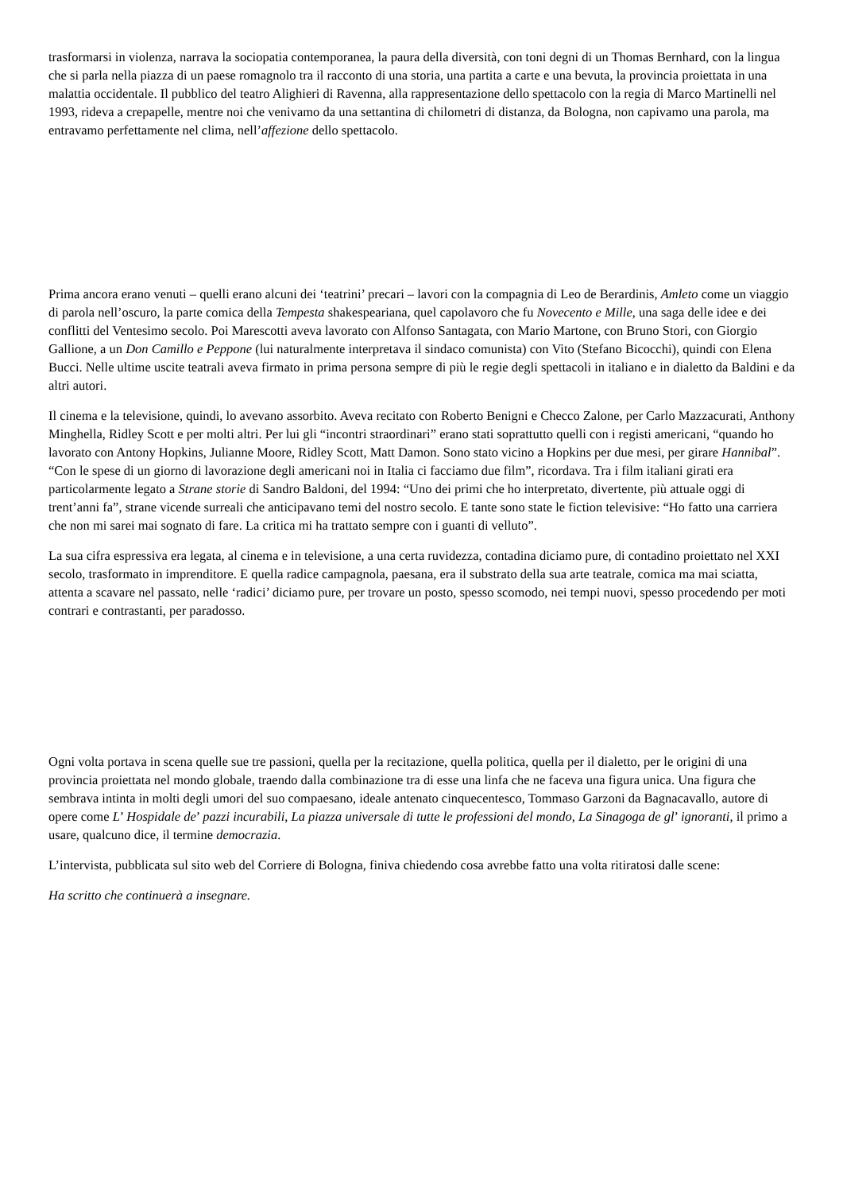trasformarsi in violenza, narrava la sociopatia contemporanea, la paura della diversità, con toni degni di un Thomas Bernhard, con la lingua che si parla nella piazza di un paese romagnolo tra il racconto di una storia, una partita a carte e una bevuta, la provincia proiettata in una malattia occidentale. Il pubblico del teatro Alighieri di Ravenna, alla rappresentazione dello spettacolo con la regia di Marco Martinelli nel 1993, rideva a crepapelle, mentre noi che venivamo da una settantina di chilometri di distanza, da Bologna, non capivamo una parola, ma entravamo perfettamente nel clima, nell’affezione dello spettacolo.
Prima ancora erano venuti – quelli erano alcuni dei ‘teatrini’ precari – lavori con la compagnia di Leo de Berardinis, Amleto come un viaggio di parola nell’oscuro, la parte comica della Tempesta shakespeariana, quel capolavoro che fu Novecento e Mille, una saga delle idee e dei conflitti del Ventesimo secolo. Poi Marescotti aveva lavorato con Alfonso Santagata, con Mario Martone, con Bruno Stori, con Giorgio Gallione, a un Don Camillo e Peppone (lui naturalmente interpretava il sindaco comunista) con Vito (Stefano Bicocchi), quindi con Elena Bucci. Nelle ultime uscite teatrali aveva firmato in prima persona sempre di più le regie degli spettacoli in italiano e in dialetto da Baldini e da altri autori.
Il cinema e la televisione, quindi, lo avevano assorbito. Aveva recitato con Roberto Benigni e Checco Zalone, per Carlo Mazzacurati, Anthony Minghella, Ridley Scott e per molti altri. Per lui gli “incontri straordinari” erano stati soprattutto quelli con i registi americani, “quando ho lavorato con Antony Hopkins, Julianne Moore, Ridley Scott, Matt Damon. Sono stato vicino a Hopkins per due mesi, per girare Hannibal”. “Con le spese di un giorno di lavorazione degli americani noi in Italia ci facciamo due film”, ricordava. Tra i film italiani girati era particolarmente legato a Strane storie di Sandro Baldoni, del 1994: “Uno dei primi che ho interpretato, divertente, più attuale oggi di trent’anni fa”, strane vicende surreali che anticipavano temi del nostro secolo. E tante sono state le fiction televisive: “Ho fatto una carriera che non mi sarei mai sognato di fare. La critica mi ha trattato sempre con i guanti di velluto”.
La sua cifra espressiva era legata, al cinema e in televisione, a una certa ruvidezza, contadina diciamo pure, di contadino proiettato nel XXI secolo, trasformato in imprenditore. E quella radice campagnola, paesana, era il substrato della sua arte teatrale, comica ma mai sciatta, attenta a scavare nel passato, nelle ‘radici’ diciamo pure, per trovare un posto, spesso scomodo, nei tempi nuovi, spesso procedendo per moti contrari e contrastanti, per paradosso.
Ogni volta portava in scena quelle sue tre passioni, quella per la recitazione, quella politica, quella per il dialetto, per le origini di una provincia proiettata nel mondo globale, traendo dalla combinazione tra di esse una linfa che ne faceva una figura unica. Una figura che sembrava intinta in molti degli umori del suo compaesano, ideale antenato cinquecentesco, Tommaso Garzoni da Bagnacavallo, autore di opere come L’ Hospidale de’ pazzi incurabili, La piazza universale di tutte le professioni del mondo, La Sinagoga de gl’ ignoranti, il primo a usare, qualcuno dice, il termine democrazia.
L’intervista, pubblicata sul sito web del Corriere di Bologna, finiva chiedendo cosa avrebbe fatto una volta ritiratosi dalle scene:
Ha scritto che continuerà a insegnare.